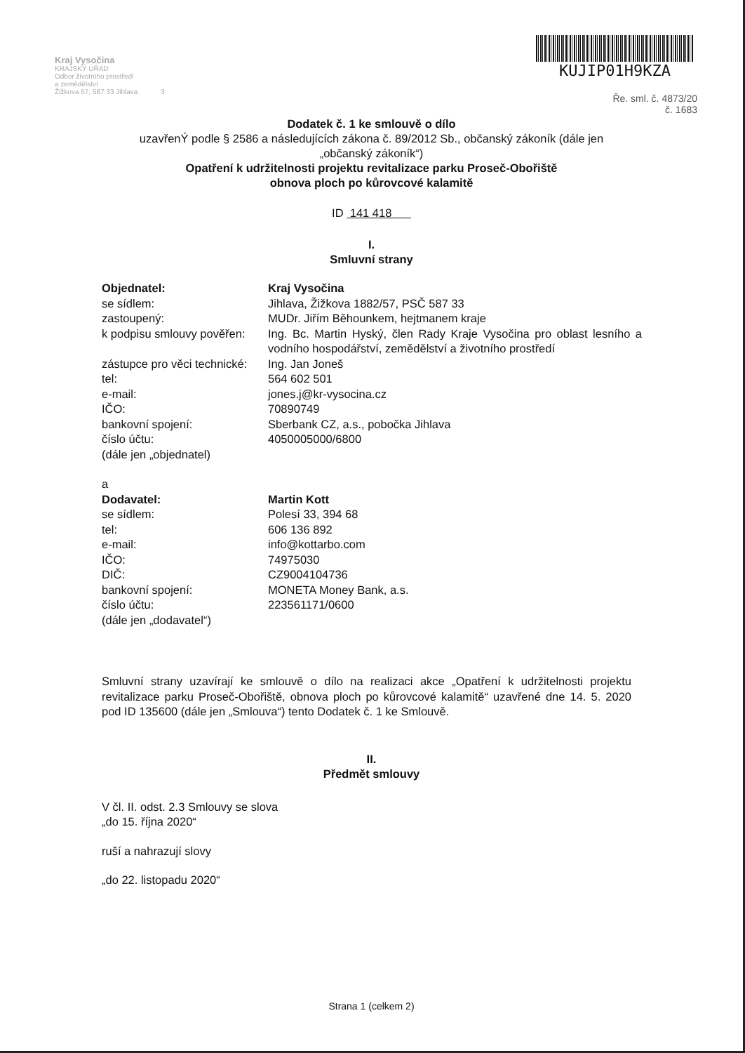Kraj Vysočina
KRAJSKÝ ÚŘAD
Odbor životního prostředí
a zemědělství
Žižkova 57, 587 33 Jihlava 3
KUJIP01H9KZA
Ře. sml. č. 4873/20
č. 1683
Dodatek č. 1 ke smlouvě o dílo
uzavřenÝ podle § 2586 a následujících zákona č. 89/2012 Sb., občanský zákoník (dále jen
„občanský zákoník“)
Opatření k udržitelnosti projektu revitalizace parku Proseč-Obořiště
obnova ploch po kůrovcové kalamitě
ID 141 418
I.
Smluvní strany
Objednatel: Kraj Vysočina
se sídlem: Jihlava, Žižkova 1882/57, PSČ 587 33
zastoupený: MUDr. Jiřím Běhounkem, hejtmanem kraje
k podpisu smlouvy pověřen:
Ing. Bc. Martin Hyský, člen Rady Kraje Vysočina pro oblast lesního a vodního hospodářství, zemědělství a životního prostředí
zástupce pro věci technické:
Ing. Jan Joneš
tel: 564 602 501
e-mail: jones.j@kr-vysocina.cz
IČO: 70890749
bankovní spojení: Sberbank CZ, a.s., pobočka Jihlava
číslo účtu: 4050005000/6800
(dále jen „objednatel)
a
Dodavatel: Martin Kott
se sídlem: Polesí 33, 394 68
tel: 606 136 892
e-mail: info@kottarbo.com
IČO: 74975030
DIČ: CZ9004104736
bankovní spojení: MONETA Money Bank, a.s.
číslo účtu: 223561171/0600
(dále jen „dodavatel“)
Smluvní strany uzavírají ke smlouvě o dílo na realizaci akce „Opatření k udržitelnosti projektu revitalizace parku Proseč-Obořiště, obnova ploch po kůrovcové kalamitě“ uzavřené dne 14. 5. 2020 pod ID 135600 (dále jen „Smlouva“) tento Dodatek č. 1 ke Smlouvě.
II.
Předmět smlouvy
V čl. II. odst. 2.3 Smlouvy se slova
„do 15. října 2020“
ruší a nahrazují slovy
„do 22. listopadu 2020“
Strana 1 (celkem 2)